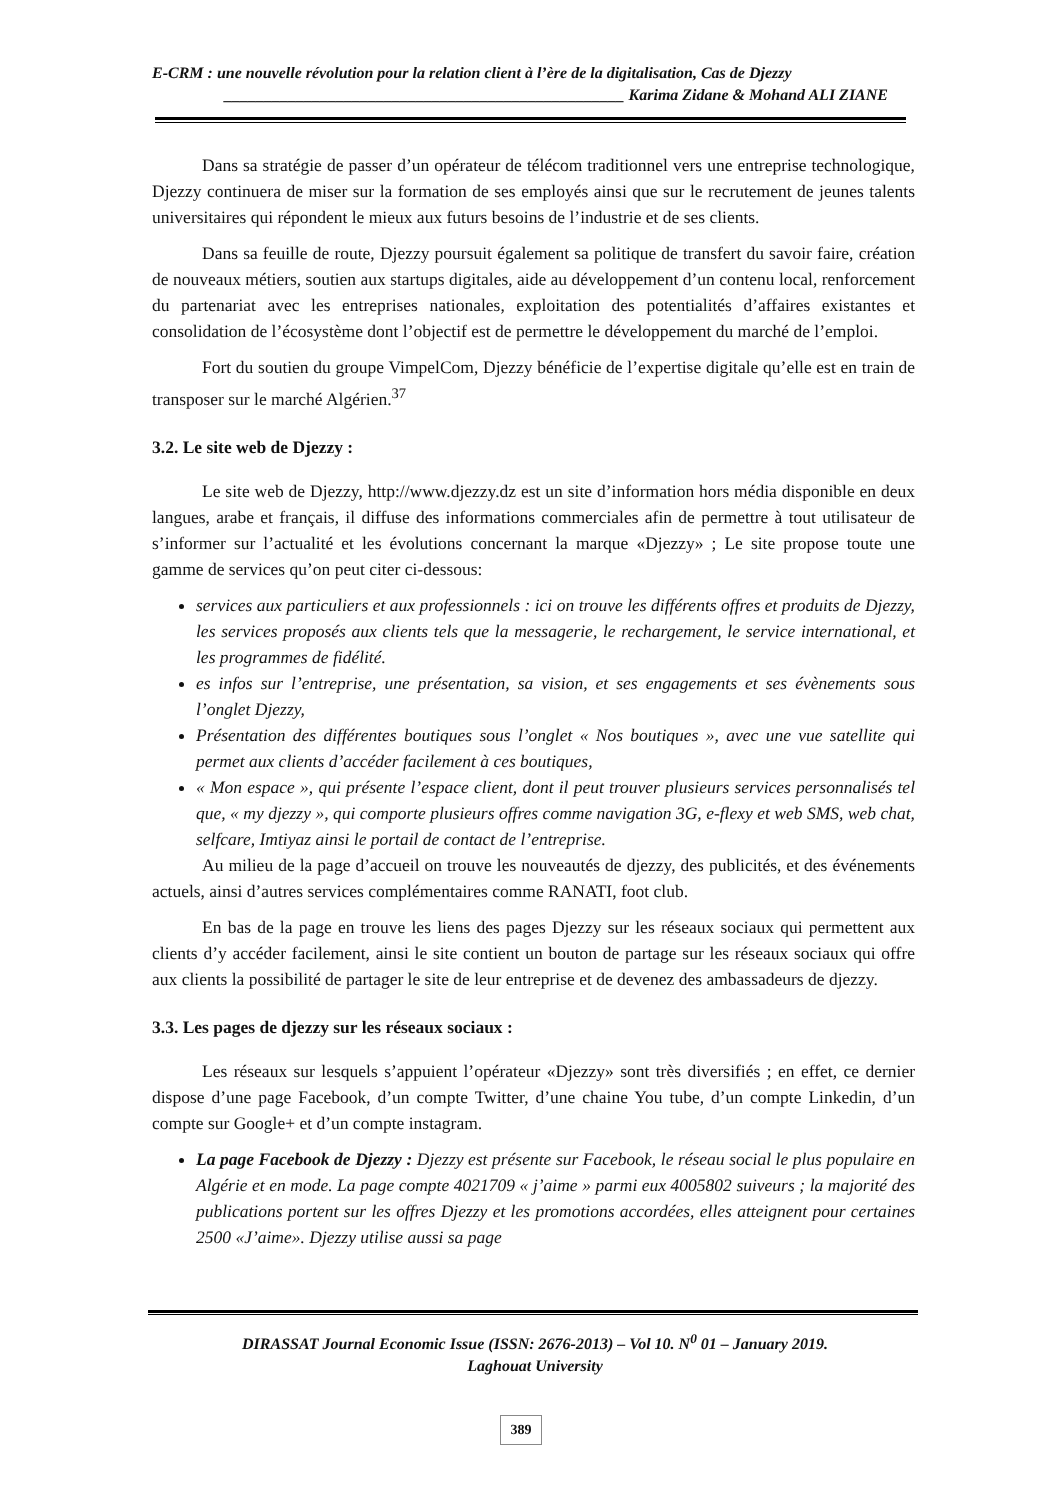E-CRM : une nouvelle révolution pour la relation client à l’ère de la digitalisation, Cas de Djezzy
__________________________________________________ Karima Zidane & Mohand ALI ZIANE
Dans sa stratégie de passer d’un opérateur de télécom traditionnel vers une entreprise technologique, Djezzy continuera de miser sur la formation de ses employés ainsi que sur le recrutement de jeunes talents universitaires qui répondent le mieux aux futurs besoins de l’industrie et de ses clients.
Dans sa feuille de route, Djezzy poursuit également sa politique de transfert du savoir faire, création de nouveaux métiers, soutien aux startups digitales, aide au développement d’un contenu local, renforcement du partenariat avec les entreprises nationales, exploitation des potentialités d’affaires existantes et consolidation de l’écosystème dont l’objectif est de permettre le développement du marché de l’emploi.
Fort du soutien du groupe VimpelCom, Djezzy bénéficie de l’expertise digitale qu’elle est en train de transposer sur le marché Algérien.<sup>37</sup>
3.2. Le site web de Djezzy :
Le site web de Djezzy, http://www.djezzy.dz est un site d’information hors média disponible en deux langues, arabe et français, il diffuse des informations commerciales afin de permettre à tout utilisateur de s’informer sur l’actualité et les évolutions concernant la marque «Djezzy» ; Le site propose toute une gamme de services qu’on peut citer ci-dessous:
services aux particuliers et aux professionnels : ici on trouve les différents offres et produits de Djezzy, les services proposés aux clients tels que la messagerie, le rechargement, le service international, et les programmes de fidélité.
es infos sur l’entreprise, une présentation, sa vision, et ses engagements et ses évènements sous l’onglet Djezzy,
Présentation des différentes boutiques sous l’onglet « Nos boutiques », avec une vue satellite qui permet aux clients d’accéder facilement à ces boutiques,
« Mon espace », qui présente l’espace client, dont il peut trouver plusieurs services personnalisés tel que, « my djezzy », qui comporte plusieurs offres comme navigation 3G, e-flexy et web SMS, web chat, selfcare, Imtiyaz ainsi le portail de contact de l’entreprise.
Au milieu de la page d’accueil on trouve les nouveautés de djezzy, des publicités, et des événements actuels, ainsi d’autres services complémentaires comme RANATI, foot club.
En bas de la page en trouve les liens des pages Djezzy sur les réseaux sociaux qui permettent aux clients d’y accéder facilement, ainsi le site contient un bouton de partage sur les réseaux sociaux qui offre aux clients la possibilité de partager le site de leur entreprise et de devenez des ambassadeurs de djezzy.
3.3. Les pages de djezzy sur les réseaux sociaux :
Les réseaux sur lesquels s’appuient l’opérateur «Djezzy» sont très diversifiés ; en effet, ce dernier dispose d’une page Facebook, d’un compte Twitter, d’une chaine You tube, d’un compte Linkedin, d’un compte sur Google+ et d’un compte instagram.
La page Facebook de Djezzy : Djezzy est présente sur Facebook, le réseau social le plus populaire en Algérie et en mode. La page compte 4021709 « j’aime » parmi eux 4005802 suiveurs ; la majorité des publications portent sur les offres Djezzy et les promotions accordées, elles atteignent pour certaines 2500 «J’aime». Djezzy utilise aussi sa page
DIRASSAT Journal Economic Issue (ISSN: 2676-2013) – Vol 10. N<sup>0</sup> 01 – January 2019.
Laghouat University
389